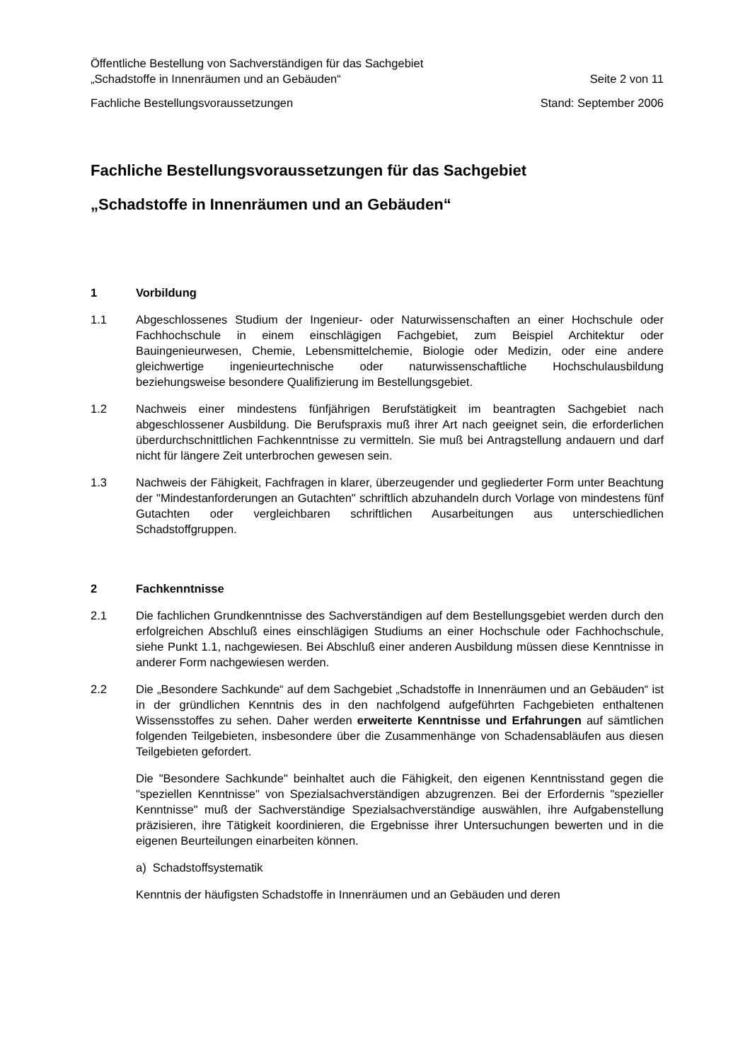Öffentliche Bestellung von Sachverständigen für das Sachgebiet
„Schadstoffe in Innenräumen und an Gebäuden“Seite 2 von 11
Fachliche Bestellungsvoraussetzungen Stand: September 2006
Fachliche Bestellungsvoraussetzungen für das Sachgebiet
„Schadstoffe in Innenräumen und an Gebäuden“
1 Vorbildung
1.1 Abgeschlossenes Studium der Ingenieur- oder Naturwissenschaften an einer Hochschule oder Fachhochschule in einem einschlägigen Fachgebiet, zum Beispiel Architektur oder Bauingenieurwesen, Chemie, Lebensmittelchemie, Biologie oder Medizin, oder eine andere gleichwertige ingenieurtechnische oder naturwissenschaftliche Hochschulausbildung beziehungsweise besondere Qualifizierung im Bestellungsgebiet.
1.2 Nachweis einer mindestens fünfjährigen Berufstätigkeit im beantragten Sachgebiet nach abgeschlossener Ausbildung. Die Berufspraxis muß ihrer Art nach geeignet sein, die erforderlichen überdurchschnittlichen Fachkenntnisse zu vermitteln. Sie muß bei Antragstellung andauern und darf nicht für längere Zeit unterbrochen gewesen sein.
1.3 Nachweis der Fähigkeit, Fachfragen in klarer, überzeugender und gegliederter Form unter Beachtung der "Mindestanforderungen an Gutachten" schriftlich abzuhandeln durch Vorlage von mindestens fünf Gutachten oder vergleichbaren schriftlichen Ausarbeitungen aus unterschiedlichen Schadstoffgruppen.
2 Fachkenntnisse
2.1 Die fachlichen Grundkenntnisse des Sachverständigen auf dem Bestellungsgebiet werden durch den erfolgreichen Abschluß eines einschlägigen Studiums an einer Hochschule oder Fachhochschule, siehe Punkt 1.1, nachgewiesen. Bei Abschluß einer anderen Ausbildung müssen diese Kenntnisse in anderer Form nachgewiesen werden.
2.2 Die „Besondere Sachkunde“ auf dem Sachgebiet „Schadstoffe in Innenräumen und an Gebäuden“ ist in der gründlichen Kenntnis des in den nachfolgend aufgeführten Fachgebieten enthaltenen Wissensstoffes zu sehen. Daher werden erweiterte Kenntnisse und Erfahrungen auf sämtlichen folgenden Teilgebieten, insbesondere über die Zusammenhänge von Schadensabläufen aus diesen Teilgebieten gefordert.
Die "Besondere Sachkunde" beinhaltet auch die Fähigkeit, den eigenen Kenntnisstand gegen die "speziellen Kenntnisse" von Spezialsachverständigen abzugrenzen. Bei der Erfordernis "spezieller Kenntnisse" muß der Sachverständige Spezialsachverständige auswählen, ihre Aufgabenstellung präzisieren, ihre Tätigkeit koordinieren, die Ergebnisse ihrer Untersuchungen bewerten und in die eigenen Beurteilungen einarbeiten können.
a) Schadstoffsystematik
Kenntnis der häufigsten Schadstoffe in Innenräumen und an Gebäuden und deren